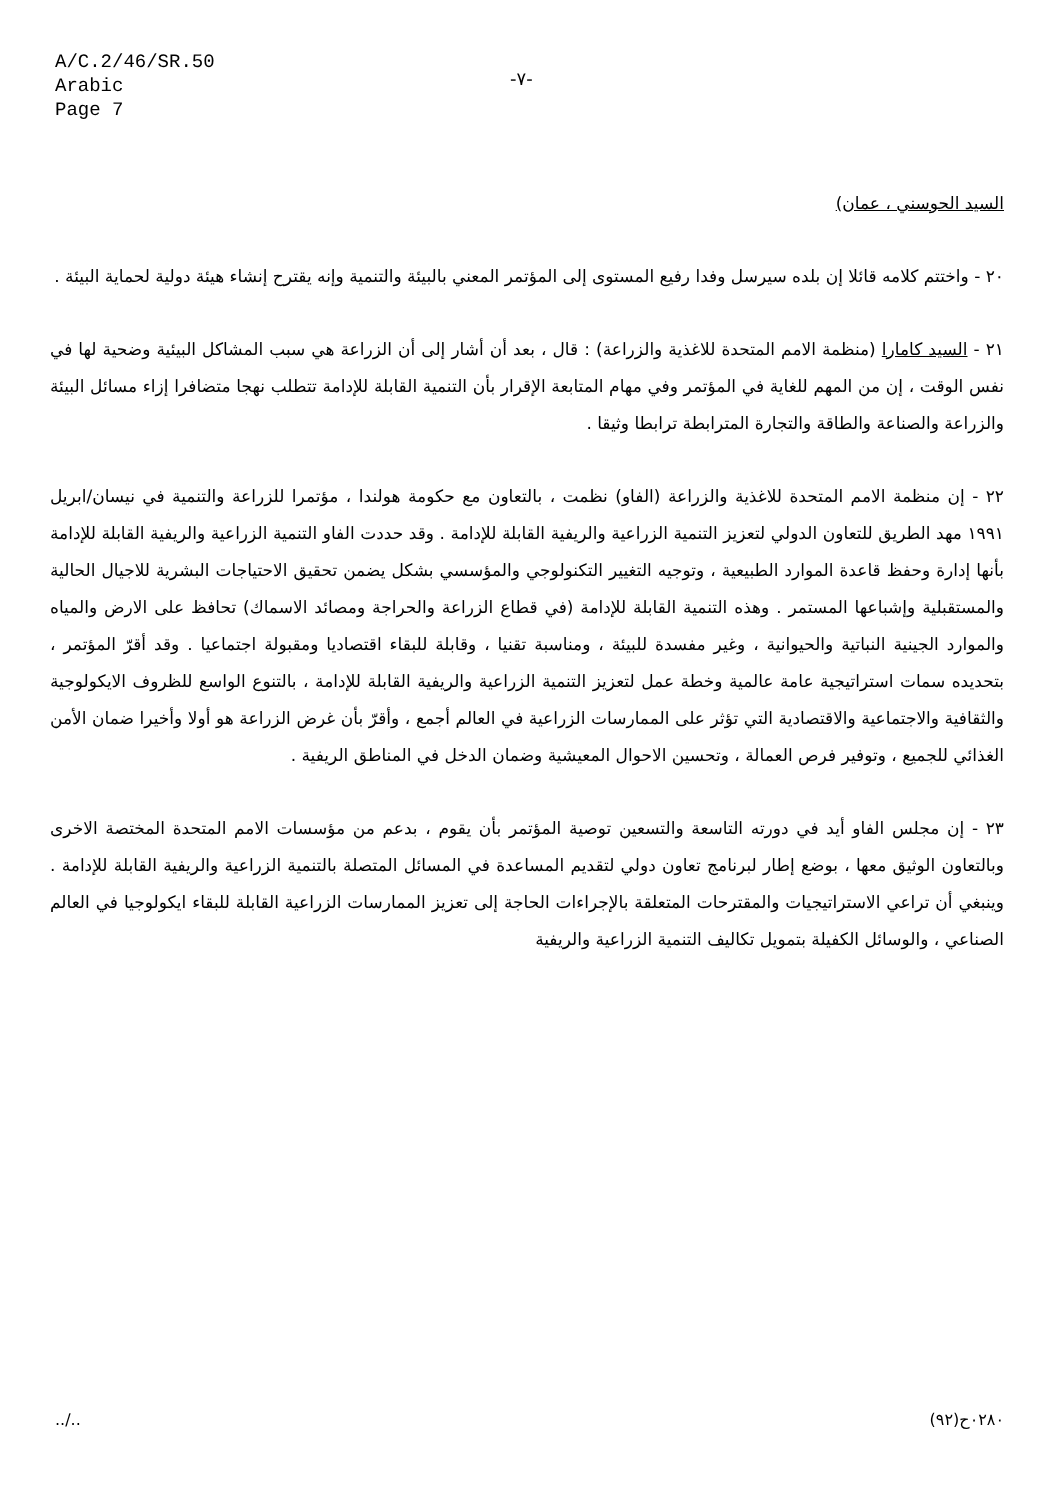A/C.2/46/SR.50
Arabic
Page 7
-٧-
السيد الحوسني ، عمان)
٢٠ - واختتم كلامه قائلا إن بلده سيرسل وفدا رفيع المستوى إلى المؤتمر المعني بالبيئة والتنمية وإنه يقترح إنشاء هيئة دولية لحماية البيئة .
٢١ - السيد كامارا (منظمة الامم المتحدة للاغذية والزراعة) : قال ، بعد أن أشار إلى أن الزراعة هي سبب المشاكل البيئية وضحية لها في نفس الوقت ، إن من المهم للغاية في المؤتمر وفي مهام المتابعة الإقرار بأن التنمية القابلة للإدامة تتطلب نهجا متضافرا إزاء مسائل البيئة والزراعة والصناعة والطاقة والتجارة المترابطة ترابطا وثيقا .
٢٢ - إن منظمة الامم المتحدة للاغذية والزراعة (الفاو) نظمت ، بالتعاون مع حكومة هولندا ، مؤتمرا للزراعة والتنمية في نيسان/ابريل ١٩٩١ مهد الطريق للتعاون الدولي لتعزيز التنمية الزراعية والريفية القابلة للإدامة . وقد حددت الفاو التنمية الزراعية والريفية القابلة للإدامة بأنها إدارة وحفظ قاعدة الموارد الطبيعية ، وتوجيه التغيير التكنولوجي والمؤسسي بشكل يضمن تحقيق الاحتياجات البشرية للاجيال الحالية والمستقبلية وإشباعها المستمر . وهذه التنمية القابلة للإدامة (في قطاع الزراعة والحراجة ومصائد الاسماك) تحافظ على الارض والمياه والموارد الجينية النباتية والحيوانية ، وغير مفسدة للبيئة ، ومناسبة تقنيا ، وقابلة للبقاء اقتصاديا ومقبولة اجتماعيا . وقد أقرّ المؤتمر ، بتحديده سمات استراتيجية عامة عالمية وخطة عمل لتعزيز التنمية الزراعية والريفية القابلة للإدامة ، بالتنوع الواسع للظروف الايكولوجية والثقافية والاجتماعية والاقتصادية التي تؤثر على الممارسات الزراعية في العالم أجمع ، وأقرّ بأن غرض الزراعة هو أولا وأخيرا ضمان الأمن الغذائي للجميع ، وتوفير فرص العمالة ، وتحسين الاحوال المعيشية وضمان الدخل في المناطق الريفية .
٢٣ - إن مجلس الفاو أيد في دورته التاسعة والتسعين توصية المؤتمر بأن يقوم ، بدعم من مؤسسات الامم المتحدة المختصة الاخرى وبالتعاون الوثيق معها ، بوضع إطار لبرنامج تعاون دولي لتقديم المساعدة في المسائل المتصلة بالتنمية الزراعية والريفية القابلة للإدامة . وينبغي أن تراعي الاستراتيجيات والمقترحات المتعلقة بالإجراءات الحاجة إلى تعزيز الممارسات الزراعية القابلة للبقاء ايكولوجيا في العالم الصناعي ، والوسائل الكفيلة بتمويل تكاليف التنمية الزراعية والريفية
../.. ٠٢٨٠ح(٩٢)